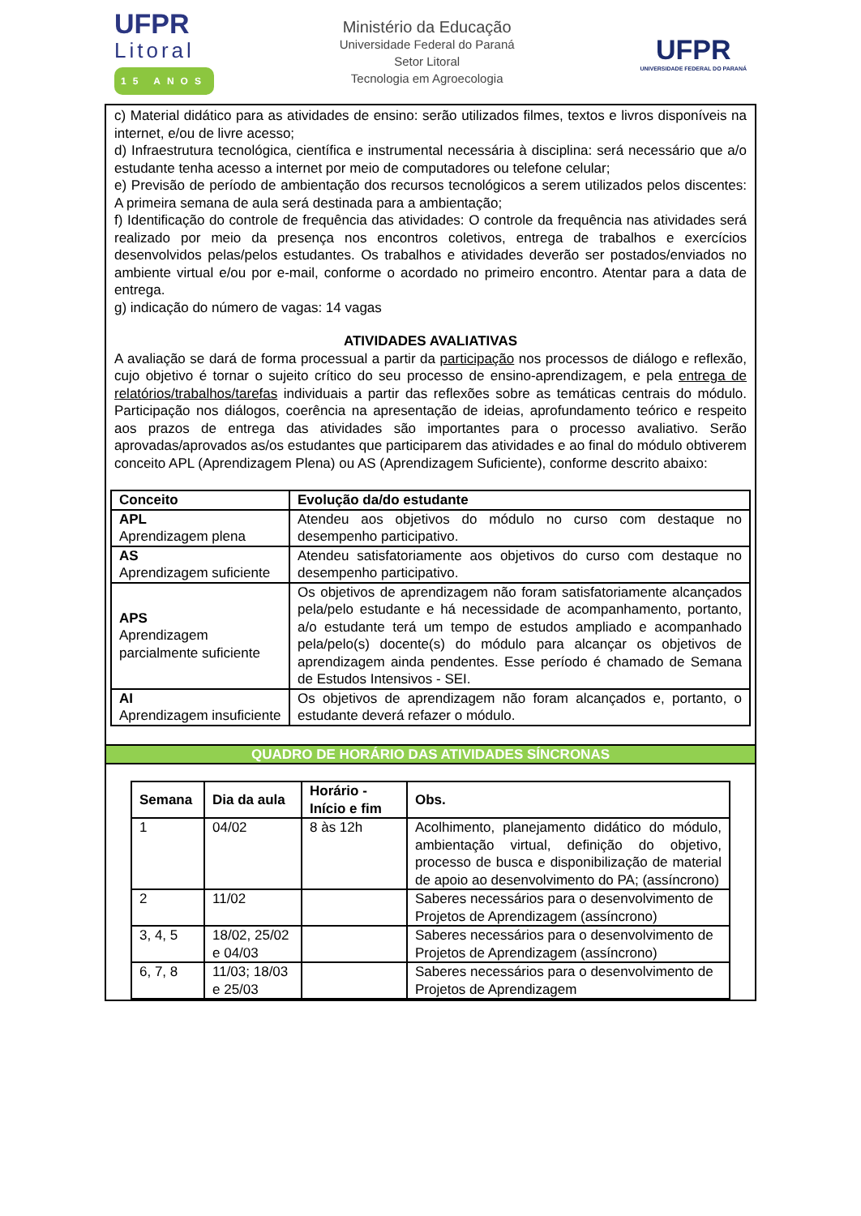UFPR
Litoral
15 ANOS
Ministério da Educação
Universidade Federal do Paraná
Setor Litoral
Tecnologia em Agroecologia
UFPR
UNIVERSIDADE FEDERAL DO PARANÁ
c) Material didático para as atividades de ensino: serão utilizados filmes, textos e livros disponíveis na internet, e/ou de livre acesso;
d) Infraestrutura tecnológica, científica e instrumental necessária à disciplina: será necessário que a/o estudante tenha acesso a internet por meio de computadores ou telefone celular;
e) Previsão de período de ambientação dos recursos tecnológicos a serem utilizados pelos discentes: A primeira semana de aula será destinada para a ambientação;
f) Identificação do controle de frequência das atividades: O controle da frequência nas atividades será realizado por meio da presença nos encontros coletivos, entrega de trabalhos e exercícios desenvolvidos pelas/pelos estudantes. Os trabalhos e atividades deverão ser postados/enviados no ambiente virtual e/ou por e-mail, conforme o acordado no primeiro encontro. Atentar para a data de entrega.
g) indicação do número de vagas: 14 vagas
ATIVIDADES AVALIATIVAS
A avaliação se dará de forma processual a partir da participação nos processos de diálogo e reflexão, cujo objetivo é tornar o sujeito crítico do seu processo de ensino-aprendizagem, e pela entrega de relatórios/trabalhos/tarefas individuais a partir das reflexões sobre as temáticas centrais do módulo. Participação nos diálogos, coerência na apresentação de ideias, aprofundamento teórico e respeito aos prazos de entrega das atividades são importantes para o processo avaliativo. Serão aprovadas/aprovados as/os estudantes que participarem das atividades e ao final do módulo obtiverem conceito APL (Aprendizagem Plena) ou AS (Aprendizagem Suficiente), conforme descrito abaixo:
| Conceito | Evolução da/do estudante |
| --- | --- |
| APL Aprendizagem plena | Atendeu aos objetivos do módulo no curso com destaque no desempenho participativo. |
| AS Aprendizagem suficiente | Atendeu satisfatoriamente aos objetivos do curso com destaque no desempenho participativo. |
| APS Aprendizagem parcialmente suficiente | Os objetivos de aprendizagem não foram satisfatoriamente alcançados pela/pelo estudante e há necessidade de acompanhamento, portanto, a/o estudante terá um tempo de estudos ampliado e acompanhado pela/pelo(s) docente(s) do módulo para alcançar os objetivos de aprendizagem ainda pendentes. Esse período é chamado de Semana de Estudos Intensivos - SEI. |
| AI Aprendizagem insuficiente | Os objetivos de aprendizagem não foram alcançados e, portanto, o estudante deverá refazer o módulo. |
QUADRO DE HORÁRIO DAS ATIVIDADES SÍNCRONAS
| Semana | Dia da aula | Horário -Início e fim | Obs. |
| --- | --- | --- | --- |
| 1 | 04/02 | 8 às 12h | Acolhimento, planejamento didático do módulo, ambientação virtual, definição do objetivo, processo de busca e disponibilização de material de apoio ao desenvolvimento do PA; (assíncrono) |
| 2 | 11/02 | | Saberes necessários para o desenvolvimento de Projetos de Aprendizagem (assíncrono) |
| 3, 4, 5 | 18/02, 25/02 e 04/03 | | Saberes necessários para o desenvolvimento de Projetos de Aprendizagem (assíncrono) |
| 6, 7, 8 | 11/03; 18/03 e 25/03 | | Saberes necessários para o desenvolvimento de Projetos de Aprendizagem |